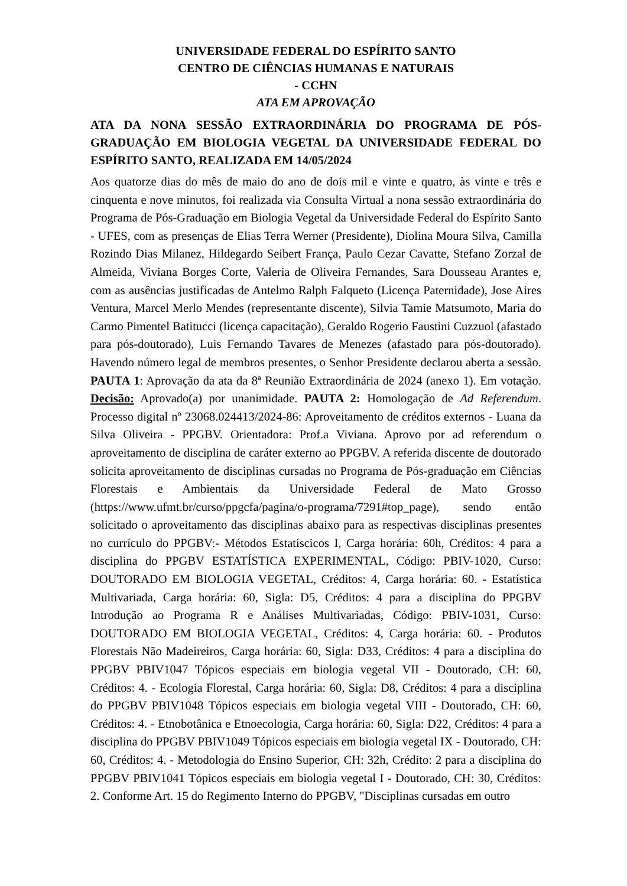UNIVERSIDADE FEDERAL DO ESPÍRITO SANTO
CENTRO DE CIÊNCIAS HUMANAS E NATURAIS
- CCHN
ATA EM APROVAÇÃO
ATA DA NONA SESSÃO EXTRAORDINÁRIA DO PROGRAMA DE PÓS-GRADUAÇÃO EM BIOLOGIA VEGETAL DA UNIVERSIDADE FEDERAL DO ESPÍRITO SANTO, REALIZADA EM 14/05/2024
Aos quatorze dias do mês de maio do ano de dois mil e vinte e quatro, às vinte e três e cinquenta e nove minutos, foi realizada via Consulta Virtual a nona sessão extraordinária do Programa de Pós-Graduação em Biologia Vegetal da Universidade Federal do Espírito Santo - UFES, com as presenças de Elias Terra Werner (Presidente), Diolina Moura Silva, Camilla Rozindo Dias Milanez, Hildegardo Seibert França, Paulo Cezar Cavatte, Stefano Zorzal de Almeida, Viviana Borges Corte, Valeria de Oliveira Fernandes, Sara Dousseau Arantes e, com as ausências justificadas de Antelmo Ralph Falqueto (Licença Paternidade), Jose Aires Ventura, Marcel Merlo Mendes (representante discente), Silvia Tamie Matsumoto, Maria do Carmo Pimentel Batitucci (licença capacitação), Geraldo Rogerio Faustini Cuzzuol (afastado para pós-doutorado), Luis Fernando Tavares de Menezes (afastado para pós-doutorado). Havendo número legal de membros presentes, o Senhor Presidente declarou aberta a sessão. PAUTA 1: Aprovação da ata da 8ª Reunião Extraordinária de 2024 (anexo 1). Em votação. Decisão: Aprovado(a) por unanimidade. PAUTA 2: Homologação de Ad Referendum. Processo digital nº 23068.024413/2024-86: Aproveitamento de créditos externos - Luana da Silva Oliveira - PPGBV. Orientadora: Prof.a Viviana. Aprovo por ad referendum o aproveitamento de disciplina de caráter externo ao PPGBV. A referida discente de doutorado solicita aproveitamento de disciplinas cursadas no Programa de Pós-graduação em Ciências Florestais e Ambientais da Universidade Federal de Mato Grosso (https://www.ufmt.br/curso/ppgcfa/pagina/o-programa/7291#top_page), sendo então solicitado o aproveitamento das disciplinas abaixo para as respectivas disciplinas presentes no currículo do PPGBV:- Métodos Estatíscicos I, Carga horária: 60h, Créditos: 4 para a disciplina do PPGBV ESTATÍSTICA EXPERIMENTAL, Código: PBIV-1020, Curso: DOUTORADO EM BIOLOGIA VEGETAL, Créditos: 4, Carga horária: 60. - Estatística Multivariada, Carga horária: 60, Sigla: D5, Créditos: 4 para a disciplina do PPGBV Introdução ao Programa R e Análises Multivariadas, Código: PBIV-1031, Curso: DOUTORADO EM BIOLOGIA VEGETAL, Créditos: 4, Carga horária: 60. - Produtos Florestais Não Madeireiros, Carga horária: 60, Sigla: D33, Créditos: 4 para a disciplina do PPGBV PBIV1047 Tópicos especiais em biologia vegetal VII - Doutorado, CH: 60, Créditos: 4. - Ecologia Florestal, Carga horária: 60, Sigla: D8, Créditos: 4 para a disciplina do PPGBV PBIV1048 Tópicos especiais em biologia vegetal VIII - Doutorado, CH: 60, Créditos: 4. - Etnobotânica e Etnoecologia, Carga horária: 60, Sigla: D22, Créditos: 4 para a disciplina do PPGBV PBIV1049 Tópicos especiais em biologia vegetal IX - Doutorado, CH: 60, Créditos: 4. - Metodologia do Ensino Superior, CH: 32h, Crédito: 2 para a disciplina do PPGBV PBIV1041 Tópicos especiais em biologia vegetal I - Doutorado, CH: 30, Créditos: 2. Conforme Art. 15 do Regimento Interno do PPGBV, "Disciplinas cursadas em outro